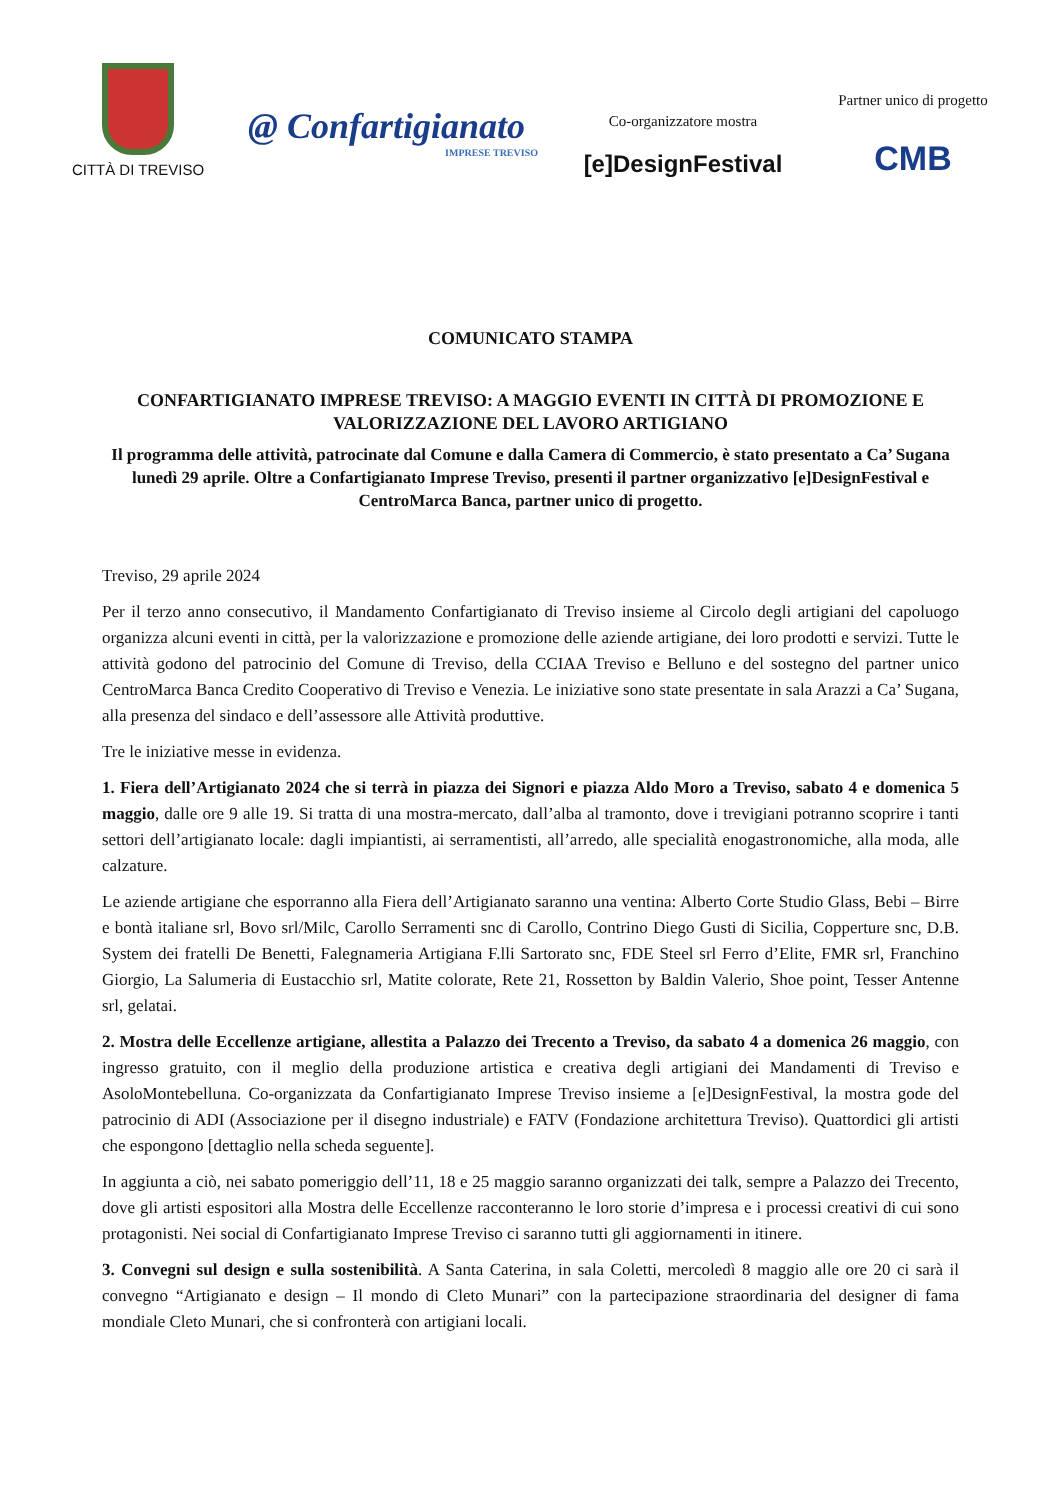CITTÀ DI TREVISO
@ Confartigianato
IMPRESE TREVISO
Co-organizzatore mostra
[e]DesignFestival
Partner unico di progetto
CMB
COMUNICATO STAMPA
CONFARTIGIANATO IMPRESE TREVISO: A MAGGIO EVENTI IN CITTÀ DI PROMOZIONE E VALORIZZAZIONE DEL LAVORO ARTIGIANO
Il programma delle attività, patrocinate dal Comune e dalla Camera di Commercio, è stato presentato a Ca’ Sugana lunedì 29 aprile. Oltre a Confartigianato Imprese Treviso, presenti il partner organizzativo [e]DesignFestival e CentroMarca Banca, partner unico di progetto.
Treviso, 29 aprile 2024
Per il terzo anno consecutivo, il Mandamento Confartigianato di Treviso insieme al Circolo degli artigiani del capoluogo organizza alcuni eventi in città, per la valorizzazione e promozione delle aziende artigiane, dei loro prodotti e servizi. Tutte le attività godono del patrocinio del Comune di Treviso, della CCIAA Treviso e Belluno e del sostegno del partner unico CentroMarca Banca Credito Cooperativo di Treviso e Venezia. Le iniziative sono state presentate in sala Arazzi a Ca’ Sugana, alla presenza del sindaco e dell’assessore alle Attività produttive.
Tre le iniziative messe in evidenza.
1. Fiera dell’Artigianato 2024 che si terrà in piazza dei Signori e piazza Aldo Moro a Treviso, sabato 4 e domenica 5 maggio, dalle ore 9 alle 19. Si tratta di una mostra-mercato, dall’alba al tramonto, dove i trevigiani potranno scoprire i tanti settori dell’artigianato locale: dagli impiantisti, ai serramentisti, all’arredo, alle specialità enogastronomiche, alla moda, alle calzature.
Le aziende artigiane che esporranno alla Fiera dell’Artigianato saranno una ventina: Alberto Corte Studio Glass, Bebi – Birre e bontà italiane srl, Bovo srl/Milc, Carollo Serramenti snc di Carollo, Contrino Diego Gusti di Sicilia, Copperture snc, D.B. System dei fratelli De Benetti, Falegnameria Artigiana F.lli Sartorato snc, FDE Steel srl Ferro d’Elite, FMR srl, Franchino Giorgio, La Salumeria di Eustacchio srl, Matite colorate, Rete 21, Rossetton by Baldin Valerio, Shoe point, Tesser Antenne srl, gelatai.
2. Mostra delle Eccellenze artigiane, allestita a Palazzo dei Trecento a Treviso, da sabato 4 a domenica 26 maggio, con ingresso gratuito, con il meglio della produzione artistica e creativa degli artigiani dei Mandamenti di Treviso e AsoloMontebelluna. Co-organizzata da Confartigianato Imprese Treviso insieme a [e]DesignFestival, la mostra gode del patrocinio di ADI (Associazione per il disegno industriale) e FATV (Fondazione architettura Treviso). Quattordici gli artisti che espongono [dettaglio nella scheda seguente].
In aggiunta a ciò, nei sabato pomeriggio dell’11, 18 e 25 maggio saranno organizzati dei talk, sempre a Palazzo dei Trecento, dove gli artisti espositori alla Mostra delle Eccellenze racconteranno le loro storie d’impresa e i processi creativi di cui sono protagonisti. Nei social di Confartigianato Imprese Treviso ci saranno tutti gli aggiornamenti in itinere.
3. Convegni sul design e sulla sostenibilità. A Santa Caterina, in sala Coletti, mercoledì 8 maggio alle ore 20 ci sarà il convegno “Artigianato e design – Il mondo di Cleto Munari” con la partecipazione straordinaria del designer di fama mondiale Cleto Munari, che si confronterà con artigiani locali.